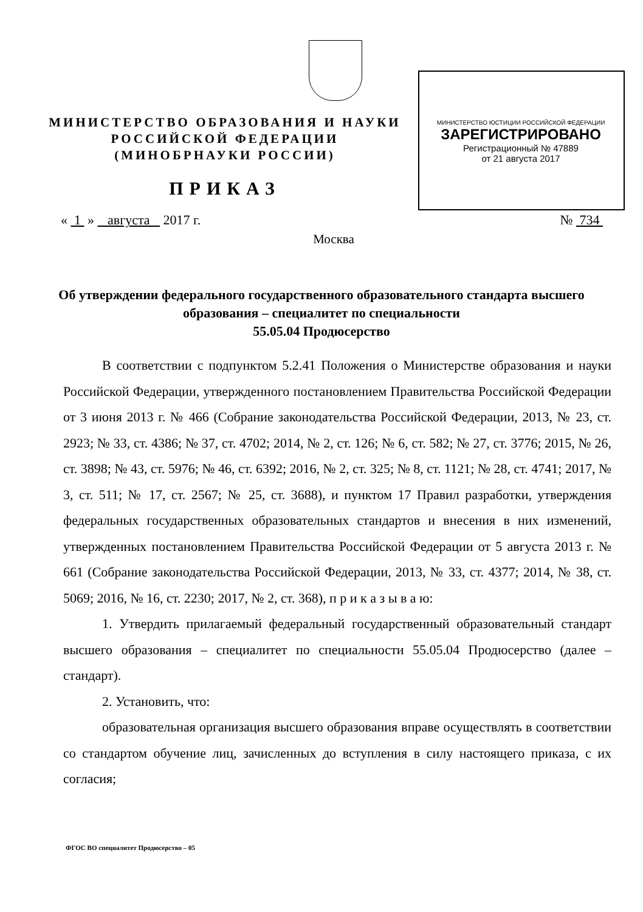МИНИСТЕРСТВО ОБРАЗОВАНИЯ И НАУКИ
РОССИЙСКОЙ ФЕДЕРАЦИИ
(МИНОБРНАУКИ РОССИИ)
МИНИСТЕРСТВО ЮСТИЦИИ РОССИЙСКОЙ ФЕДЕРАЦИИ
ЗАРЕГИСТРИРОВАНО
Регистрационный № 47889
от 21 августа 2017
ПРИКАЗ
« 1 » августа 2017 г. № 734
Москва
Об утверждении федерального государственного образовательного стандарта высшего образования – специалитет по специальности
55.05.04 Продюсерство
В соответствии с подпунктом 5.2.41 Положения о Министерстве образования и науки Российской Федерации, утвержденного постановлением Правительства Российской Федерации от 3 июня 2013 г. № 466 (Собрание законодательства Российской Федерации, 2013, № 23, ст. 2923; № 33, ст. 4386; № 37, ст. 4702; 2014, № 2, ст. 126; № 6, ст. 582; № 27, ст. 3776; 2015, № 26, ст. 3898; № 43, ст. 5976; № 46, ст. 6392; 2016, № 2, ст. 325; № 8, ст. 1121; № 28, ст. 4741; 2017, № 3, ст. 511; № 17, ст. 2567; № 25, ст. 3688), и пунктом 17 Правил разработки, утверждения федеральных государственных образовательных стандартов и внесения в них изменений, утвержденных постановлением Правительства Российской Федерации от 5 августа 2013 г. № 661 (Собрание законодательства Российской Федерации, 2013, № 33, ст. 4377; 2014, № 38, ст. 5069; 2016, № 16, ст. 2230; 2017, № 2, ст. 368), п р и к а з ы в а ю:
1. Утвердить прилагаемый федеральный государственный образовательный стандарт высшего образования – специалитет по специальности 55.05.04 Продюсерство (далее – стандарт).
2. Установить, что:
образовательная организация высшего образования вправе осуществлять в соответствии со стандартом обучение лиц, зачисленных до вступления в силу настоящего приказа, с их согласия;
ФГОС ВО специалитет Продюсерство – 05